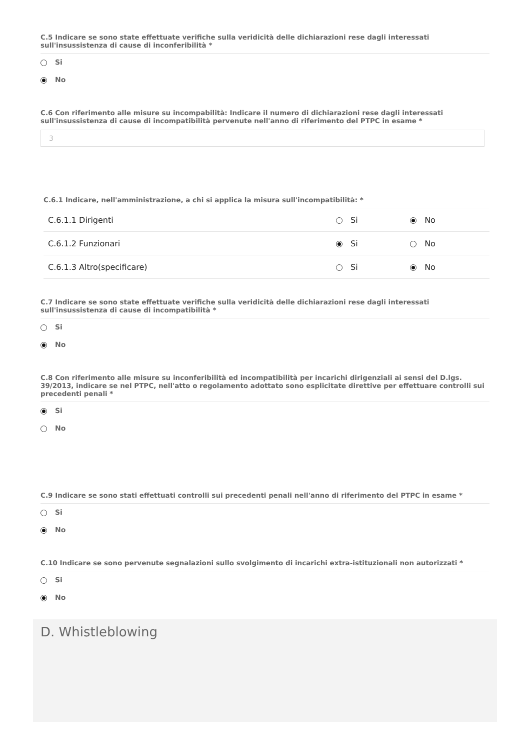C.5 Indicare se sono state effettuate verifiche sulla veridicità delle dichiarazioni rese dagli interessati sull'insussistenza di cause di inconferibilità *
Si
No
C.6 Con riferimento alle misure su incompabilità: Indicare il numero di dichiarazioni rese dagli interessati sull'insussistenza di cause di incompatibilità pervenute nell'anno di riferimento del PTPC in esame *
3
C.6.1 Indicare, nell'amministrazione, a chi si applica la misura sull'incompatibilità: *
| C.6.1.1 Dirigenti | Si | No |
| C.6.1.2 Funzionari | Si | No |
| C.6.1.3 Altro(specificare) | Si | No |
C.7 Indicare se sono state effettuate verifiche sulla veridicità delle dichiarazioni rese dagli interessati sull'insussistenza di cause di incompatibilità *
Si
No
C.8 Con riferimento alle misure su inconferibilità ed incompatibilità per incarichi dirigenziali ai sensi del D.lgs. 39/2013, indicare se nel PTPC, nell'atto o regolamento adottato sono esplicitate direttive per effettuare controlli sui precedenti penali *
Si
No
C.9 Indicare se sono stati effettuati controlli sui precedenti penali nell'anno di riferimento del PTPC in esame *
Si
No
C.10 Indicare se sono pervenute segnalazioni sullo svolgimento di incarichi extra-istituzionali non autorizzati *
Si
No
D. Whistleblowing